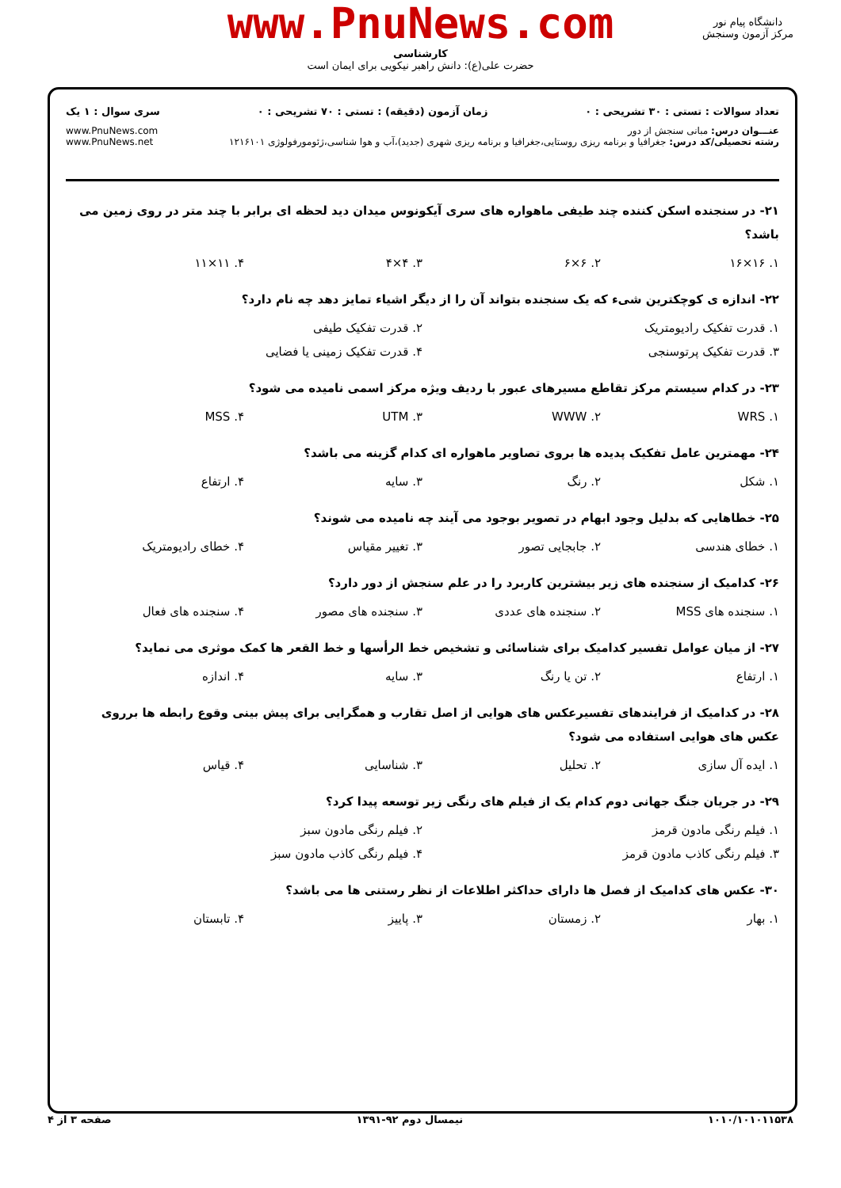www.PnuNews.com
کارشناسی
حضرت علی(ع): دانش راهبر نیکویی برای ایمان است
دانشگاه پیام نور
مرکز آزمون وسنجش
تعداد سوالات : تستی : ۳۰ تشریحی : ۰ زمان آزمون (دقیقه) : تستی : ۷۰ تشریحی : ۰ سری سوال : ۱ یک
عنـــوان درس: مبانی سنجش از دور www.PnuNews.com
رشته تحصیلی/کد درس: جغرافیا و برنامه ریزی روستایی،جغرافیا و برنامه ریزی شهری (جدید)،آب و هوا شناسی،ژئومورفولوژی ۱۲۱۶۱۰۱ www.PnuNews.net
۲۱- در سنجنده اسکن کننده چند طیفی ماهواره های سری آیکونوس میدان دید لحظه ای برابر با چند متر در روی زمین می باشد؟
۱. ۱۶×۱۶ ۲. ۶×۶ ۳. ۴×۴ ۴. ۱۱×۱۱
۲۲- اندازه ی کوچکترین شیء که یک سنجنده بتواند آن را از دیگر اشیاء تمایز دهد چه نام دارد؟
۱. قدرت تفکیک رادیومتریک ۲. قدرت تفکیک طیفی
۳. قدرت تفکیک پرتوسنجی ۴. قدرت تفکیک زمینی یا فضایی
۲۳- در کدام سیستم مرکز تقاطع مسیرهای عبور با ردیف ویژه مرکز اسمی نامیده می شود؟
۱. WRS ۲. WWW ۳. UTM ۴. MSS
۲۴- مهمترین عامل تفکیک پدیده ها بروی تصاویر ماهواره ای کدام گزینه می باشد؟
۱. شکل ۲. رنگ ۳. سایه ۴. ارتفاع
۲۵- خطاهایی که بدلیل وجود ابهام در تصویر بوجود می آیند چه نامیده می شوند؟
۱. خطای هندسی ۲. جابجایی تصور ۳. تغییر مقیاس ۴. خطای رادیومتریک
۲۶- کدامیک از سنجنده های زیر بیشترین کاربرد را در علم سنجش از دور دارد؟
۱. سنجنده های MSS ۲. سنجنده های عددی ۳. سنجنده های مصور ۴. سنجنده های فعال
۲۷- از میان عوامل تفسیر کدامیک برای شناسائی و تشخیص خط الرأسها و خط القعر ها کمک موثری می نماید؟
۱. ارتفاع ۲. تن یا رنگ ۳. سایه ۴. اندازه
۲۸- در کدامیک از فرایندهای تفسیرعکس های هوایی از اصل تقارب و همگرایی برای پیش بینی وقوع رابطه ها برروی عکس های هوایی استفاده می شود؟
۱. ایده آل سازی ۲. تحلیل ۳. شناسایی ۴. قیاس
۲۹- در جریان جنگ جهانی دوم کدام یک از فیلم های رنگی زیر توسعه پیدا کرد؟
۱. فیلم رنگی مادون قرمز ۲. فیلم رنگی مادون سبز
۳. فیلم رنگی کاذب مادون قرمز ۴. فیلم رنگی کاذب مادون سبز
۳۰- عکس های کدامیک از فصل ها دارای حداکثر اطلاعات از نظر رستنی ها می باشد؟
۱. بهار ۲. زمستان ۳. پاییز ۴. تابستان
۱۰۱۰/۱۰۱۰۱۱۵۳۸ نیمسال دوم ۹۲-۱۳۹۱ صفحه ۳ از ۴